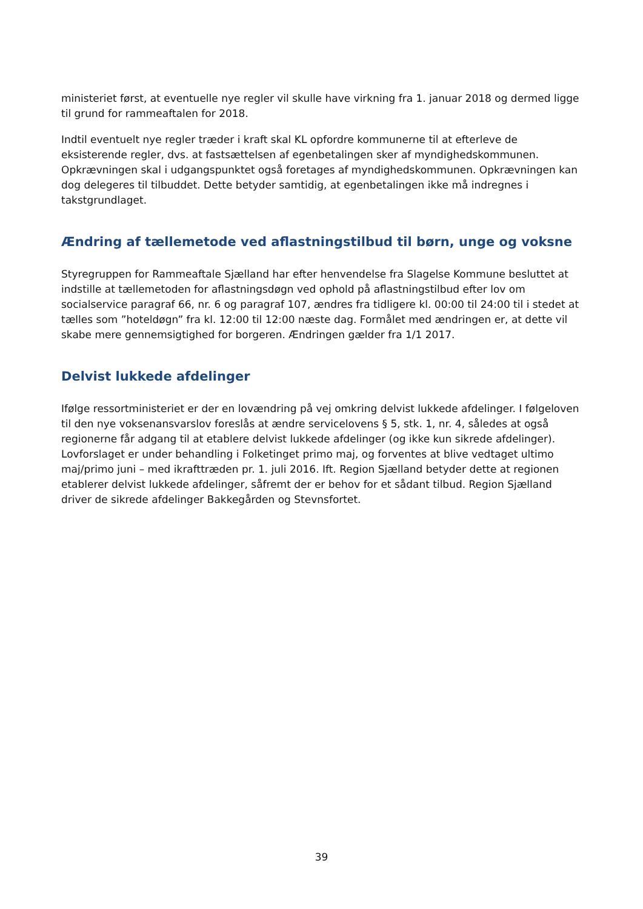ministeriet først, at eventuelle nye regler vil skulle have virkning fra 1. januar 2018 og dermed ligge til grund for rammeaftalen for 2018.
Indtil eventuelt nye regler træder i kraft skal KL opfordre kommunerne til at efterleve de eksisterende regler, dvs. at fastsættelsen af egenbetalingen sker af myndighedskommunen. Opkrævningen skal i udgangspunktet også foretages af myndighedskommunen. Opkrævningen kan dog delegeres til tilbuddet. Dette betyder samtidig, at egenbetalingen ikke må indregnes i takstgrundlaget.
Ændring af tællemetode ved aflastningstilbud til børn, unge og voksne
Styregruppen for Rammeaftale Sjælland har efter henvendelse fra Slagelse Kommune besluttet at indstille at tællemetoden for aflastningsdøgn ved ophold på aflastningstilbud efter lov om socialservice paragraf 66, nr. 6 og paragraf 107, ændres fra tidligere kl. 00:00 til 24:00 til i stedet at tælles som ”hoteldøgn” fra kl. 12:00 til 12:00 næste dag. Formålet med ændringen er, at dette vil skabe mere gennemsigtighed for borgeren. Ændringen gælder fra 1/1 2017.
Delvist lukkede afdelinger
Ifølge ressortministeriet er der en lovændring på vej omkring delvist lukkede afdelinger. I følgeloven til den nye voksenansvarslov foreslås at ændre servicelovens § 5, stk. 1, nr. 4, således at også regionerne får adgang til at etablere delvist lukkede afdelinger (og ikke kun sikrede afdelinger). Lovforslaget er under behandling i Folketinget primo maj, og forventes at blive vedtaget ultimo maj/primo juni – med ikrafttræden pr. 1. juli 2016. Ift. Region Sjælland betyder dette at regionen etablerer delvist lukkede afdelinger, såfremt der er behov for et sådant tilbud. Region Sjælland driver de sikrede afdelinger Bakkegården og Stevnsfortet.
39